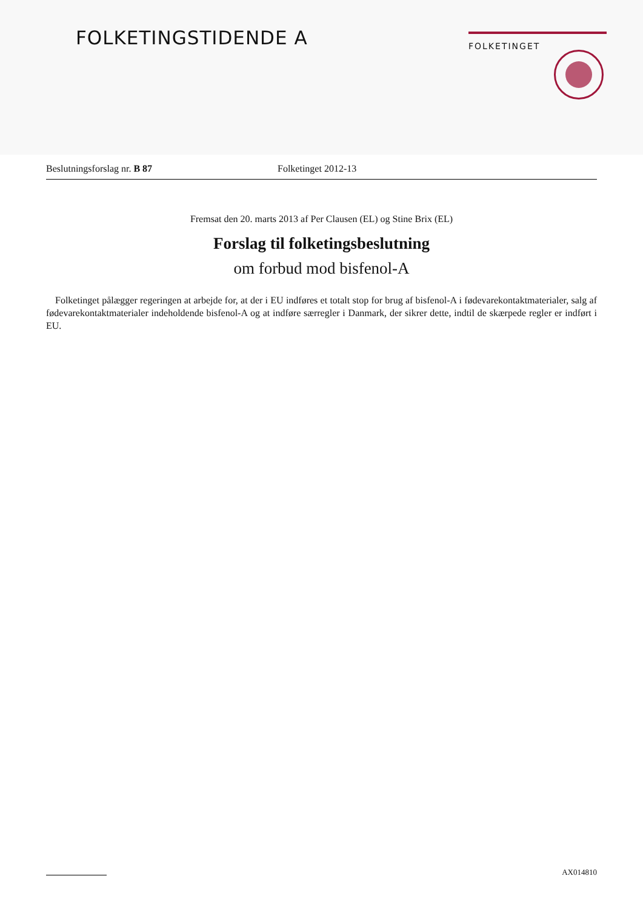FOLKETINGSTIDENDE A FOLKETINGET
Beslutningsforslag nr. B 87 Folketinget 2012-13
Fremsat den 20. marts 2013 af Per Clausen (EL) og Stine Brix (EL)
Forslag til folketingsbeslutning
om forbud mod bisfenol-A
Folketinget pålægger regeringen at arbejde for, at der i EU indføres et totalt stop for brug af bisfenol-A i fødevarekontaktmaterialer, salg af fødevarekontaktmaterialer indeholdende bisfenol-A og at indføre særregler i Danmark, der sikrer dette, indtil de skærpede regler er indført i EU.
AX014810